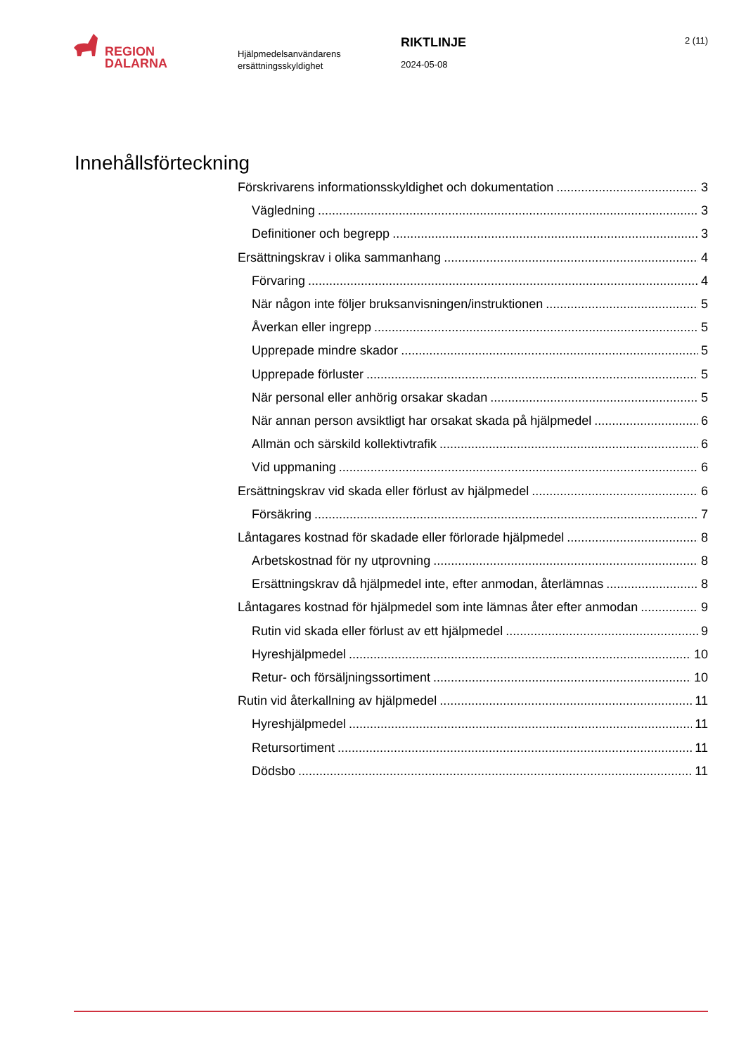REGION
DALARNA
Hjälpmedelsanvändarens
ersättningsskyldighet
RIKTLINJE
2024-05-08
2 (11)
Innehållsförteckning
Förskrivarens informationsskyldighet och dokumentation 3
Vägledning 3
Definitioner och begrepp 3
Ersättningskrav i olika sammanhang 4
Förvaring 4
När någon inte följer bruksanvisningen/instruktionen 5
Åverkan eller ingrepp 5
Upprepade mindre skador 5
Upprepade förluster 5
När personal eller anhörig orsakar skadan 5
När annan person avsiktligt har orsakat skada på hjälpmedel 6
Allmän och särskild kollektivtrafik 6
Vid uppmaning 6
Ersättningskrav vid skada eller förlust av hjälpmedel 6
Försäkring 7
Låntagares kostnad för skadade eller förlorade hjälpmedel 8
Arbetskostnad för ny utprovning 8
Ersättningskrav då hjälpmedel inte, efter anmodan, återlämnas 8
Låntagares kostnad för hjälpmedel som inte lämnas åter efter anmodan 9
Rutin vid skada eller förlust av ett hjälpmedel 9
Hyreshjälpmedel 10
Retur- och försäljningssortiment 10
Rutin vid återkallning av hjälpmedel 11
Hyreshjälpmedel 11
Retursortiment 11
Dödsbo 11